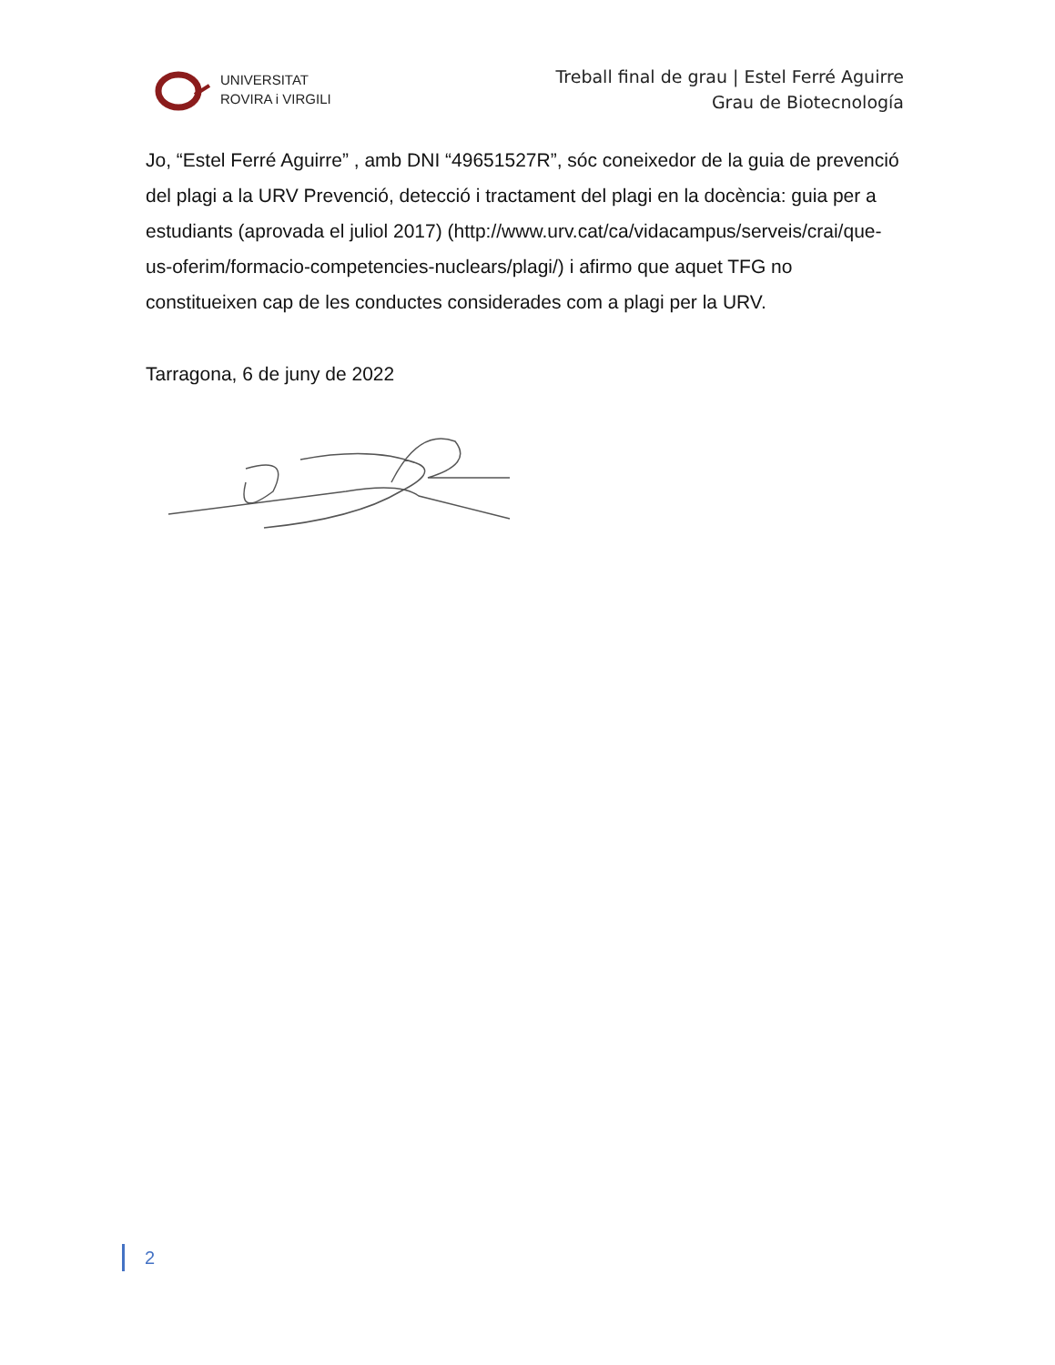UNIVERSITAT
ROVIRA i VIRGILI
Treball final de grau | Estel Ferré Aguirre
Grau de Biotecnología
Jo, “Estel Ferré Aguirre” , amb DNI “49651527R”, sóc coneixedor de la guia de prevenció del plagi a la URV Prevenció, detecció i tractament del plagi en la docència: guia per a estudiants (aprovada el juliol 2017) (http://www.urv.cat/ca/vidacampus/serveis/crai/que-us-oferim/formacio-competencies-nuclears/plagi/) i afirmo que aquet TFG no constitueixen cap de les conductes considerades com a plagi per la URV.
Tarragona, 6 de juny de 2022
2